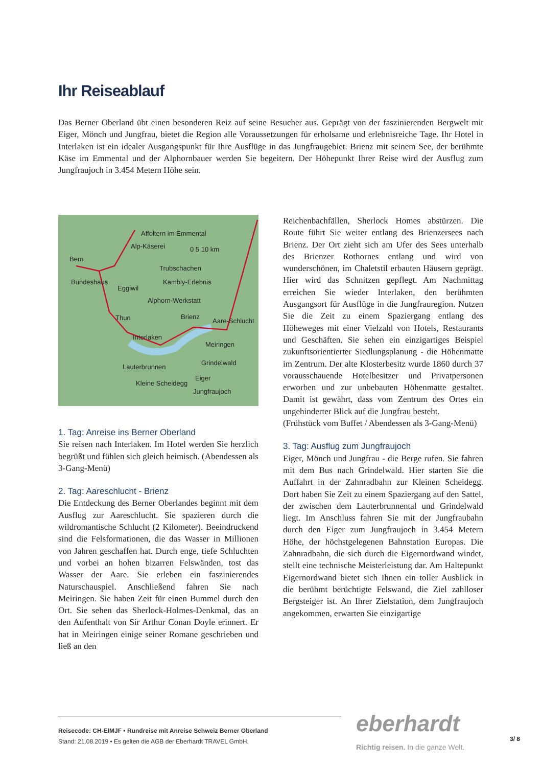Ihr Reiseablauf
Das Berner Oberland übt einen besonderen Reiz auf seine Besucher aus. Geprägt von der faszinierenden Bergwelt mit Eiger, Mönch und Jungfrau, bietet die Region alle Voraussetzungen für erholsame und erlebnisreiche Tage. Ihr Hotel in Interlaken ist ein idealer Ausgangspunkt für Ihre Ausflüge in das Jungfraugebiet. Brienz mit seinem See, der berühmte Käse im Emmental und der Alphornbauer werden Sie begeitern. Der Höhepunkt Ihrer Reise wird der Ausflug zum Jungfraujoch in 3.454 Metern Höhe sein.
Affoltern im Emmental
Alp-Käserei 0 5 10 km
Bern
Trubschachen
Bundeshaus Kambly-Erlebnis
Eggiwil
Alphorn-Werkstatt
Thun Brienz
Aare-Schlucht
Interlaken
Meiringen
Grindelwald
Lauterbrunnen
Eiger
Kleine Scheidegg
Jungfraujoch
1. Tag: Anreise ins Berner Oberland
Sie reisen nach Interlaken. Im Hotel werden Sie herzlich begrüßt und fühlen sich gleich heimisch. (Abendessen als 3-Gang-Menü)
2. Tag: Aareschlucht - Brienz
Die Entdeckung des Berner Oberlandes beginnt mit dem Ausflug zur Aareschlucht. Sie spazieren durch die wildromantische Schlucht (2 Kilometer). Beeindruckend sind die Felsformationen, die das Wasser in Millionen von Jahren geschaffen hat. Durch enge, tiefe Schluchten und vorbei an hohen bizarren Felswänden, tost das Wasser der Aare. Sie erleben ein faszinierendes Naturschauspiel. Anschließend fahren Sie nach Meiringen. Sie haben Zeit für einen Bummel durch den Ort. Sie sehen das Sherlock-Holmes-Denkmal, das an den Aufenthalt von Sir Arthur Conan Doyle erinnert. Er hat in Meiringen einige seiner Romane geschrieben und ließ an den
Reichenbachfällen, Sherlock Homes abstürzen. Die Route führt Sie weiter entlang des Brienzersees nach Brienz. Der Ort zieht sich am Ufer des Sees unterhalb des Brienzer Rothornes entlang und wird von wunderschönen, im Chaletstil erbauten Häusern geprägt. Hier wird das Schnitzen gepflegt. Am Nachmittag erreichen Sie wieder Interlaken, den berühmten Ausgangsort für Ausflüge in die Jungfrauregion. Nutzen Sie die Zeit zu einem Spaziergang entlang des Höheweges mit einer Vielzahl von Hotels, Restaurants und Geschäften. Sie sehen ein einzigartiges Beispiel zukunftsorientierter Siedlungsplanung - die Höhenmatte im Zentrum. Der alte Klosterbesitz wurde 1860 durch 37 vorausschauende Hotelbesitzer und Privatpersonen erworben und zur unbebauten Höhenmatte gestaltet. Damit ist gewährt, dass vom Zentrum des Ortes ein ungehinderter Blick auf die Jungfrau besteht.
(Frühstück vom Buffet / Abendessen als 3-Gang-Menü)
3. Tag: Ausflug zum Jungfraujoch
Eiger, Mönch und Jungfrau - die Berge rufen. Sie fahren mit dem Bus nach Grindelwald. Hier starten Sie die Auffahrt in der Zahnradbahn zur Kleinen Scheidegg. Dort haben Sie Zeit zu einem Spaziergang auf den Sattel, der zwischen dem Lauterbrunnental und Grindelwald liegt. Im Anschluss fahren Sie mit der Jungfraubahn durch den Eiger zum Jungfraujoch in 3.454 Metern Höhe, der höchstgelegenen Bahnstation Europas. Die Zahnradbahn, die sich durch die Eigernordwand windet, stellt eine technische Meisterleistung dar. Am Haltepunkt Eigernordwand bietet sich Ihnen ein toller Ausblick in die berühmt berüchtigte Felswand, die Ziel zahlloser Bergsteiger ist. An Ihrer Zielstation, dem Jungfraujoch angekommen, erwarten Sie einzigartige
Reisecode: CH-EIMJF • Rundreise mit Anreise Schweiz Berner Oberland
Stand: 21.08.2019 • Es gelten die AGB der Eberhardt TRAVEL GmbH.
eberhardt
Richtig reisen. In die ganze Welt.
3/ 8